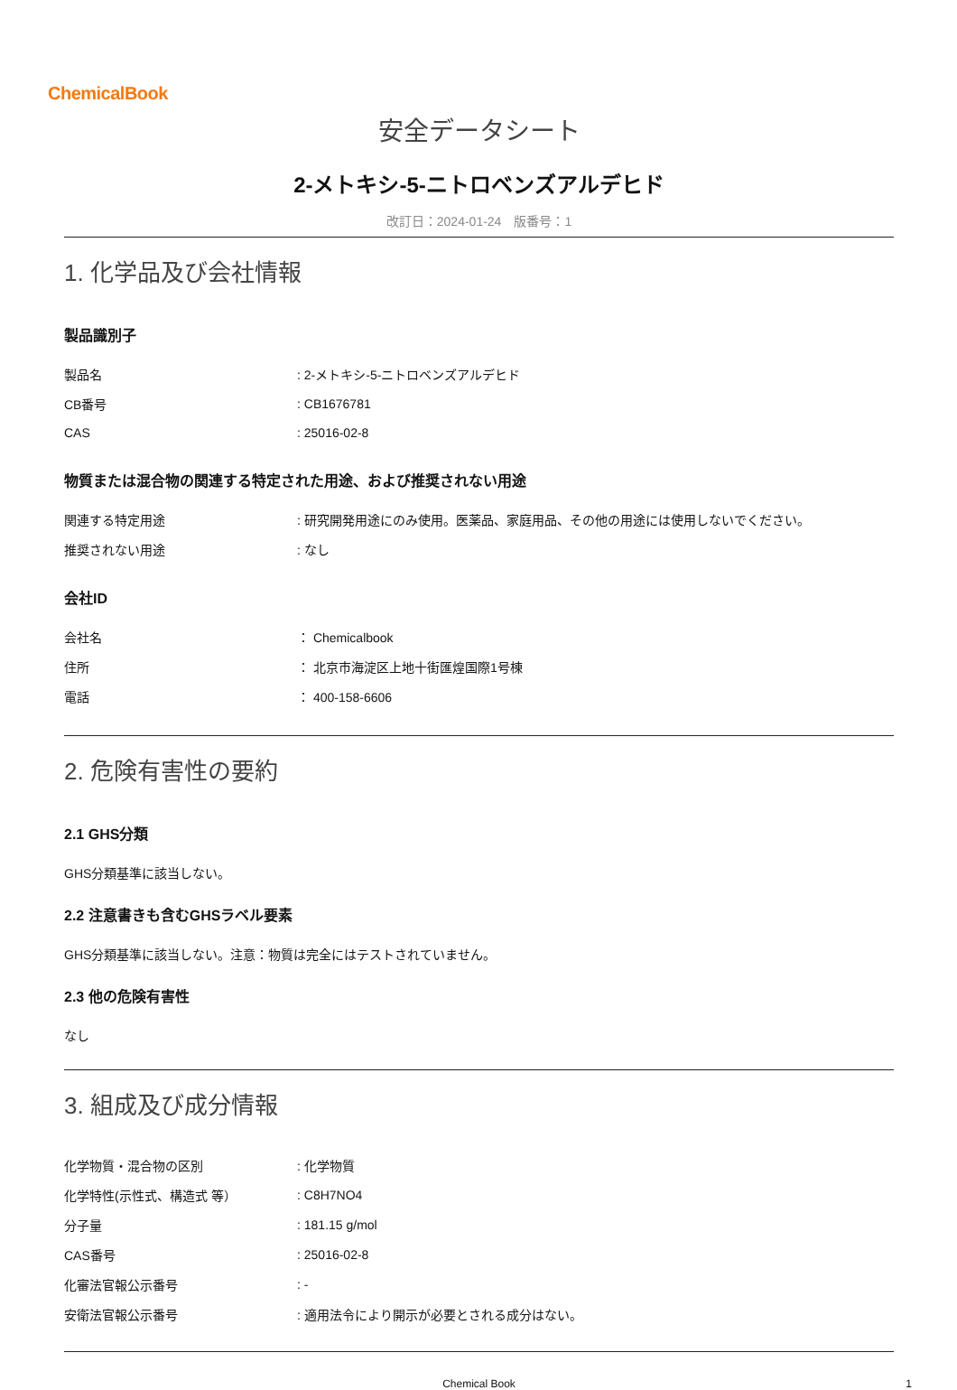ChemicalBook
安全データシート
2-メトキシ-5-ニトロベンズアルデヒド
改訂日：2024-01-24　版番号：1
1. 化学品及び会社情報
製品識別子
| 製品名 | : 2-メトキシ-5-ニトロベンズアルデヒド |
| CB番号 | : CB1676781 |
| CAS | : 25016-02-8 |
物質または混合物の関連する特定された用途、および推奨されない用途
| 関連する特定用途 | : 研究開発用途にのみ使用。医薬品、家庭用品、その他の用途には使用しないでください。 |
| 推奨されない用途 | : なし |
会社ID
| 会社名 | ： Chemicalbook |
| 住所 | ： 北京市海淀区上地十街匯煌国際1号棟 |
| 電話 | ： 400-158-6606 |
2. 危険有害性の要約
2.1 GHS分類
GHS分類基準に該当しない。
2.2 注意書きも含むGHSラベル要素
GHS分類基準に該当しない。注意：物質は完全にはテストされていません。
2.3 他の危険有害性
なし
3. 組成及び成分情報
| 化学物質・混合物の区別 | : 化学物質 |
| 化学特性(示性式、構造式 等） | : C8H7NO4 |
| 分子量 | : 181.15 g/mol |
| CAS番号 | : 25016-02-8 |
| 化審法官報公示番号 | : - |
| 安衛法官報公示番号 | : 適用法令により開示が必要とされる成分はない。 |
Chemical Book 1